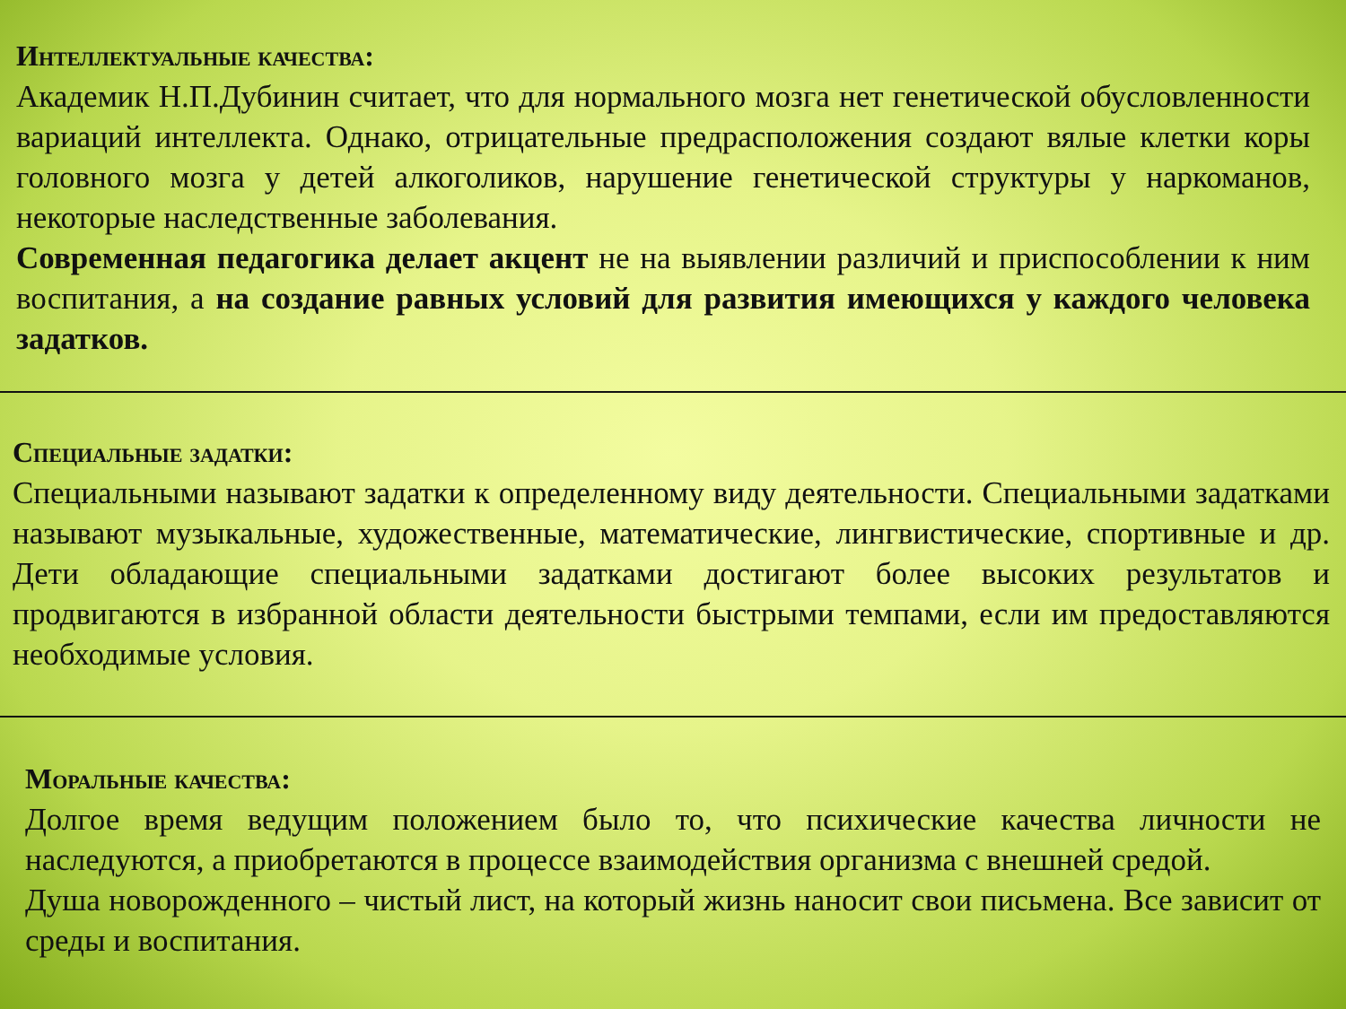Интеллектуальные качества:
Академик Н.П.Дубинин считает, что для нормального мозга нет генетической обусловленности вариаций интеллекта. Однако, отрицательные предрасположения создают вялые клетки коры головного мозга у детей алкоголиков, нарушение генетической структуры у наркоманов, некоторые наследственные заболевания.
Современная педагогика делает акцент не на выявлении различий и приспособлении к ним воспитания, а на создание равных условий для развития имеющихся у каждого человека задатков.
Специальные задатки:
Специальными называют задатки к определенному виду деятельности. Специальными задатками называют музыкальные, художественные, математические, лингвистические, спортивные и др. Дети обладающие специальными задатками достигают более высоких результатов и продвигаются в избранной области деятельности быстрыми темпами, если им предоставляются необходимые условия.
Моральные качества:
Долгое время ведущим положением было то, что психические качества личности не наследуются, а приобретаются в процессе взаимодействия организма с внешней средой.
Душа новорожденного – чистый лист, на который жизнь наносит свои письмена. Все зависит от среды и воспитания.